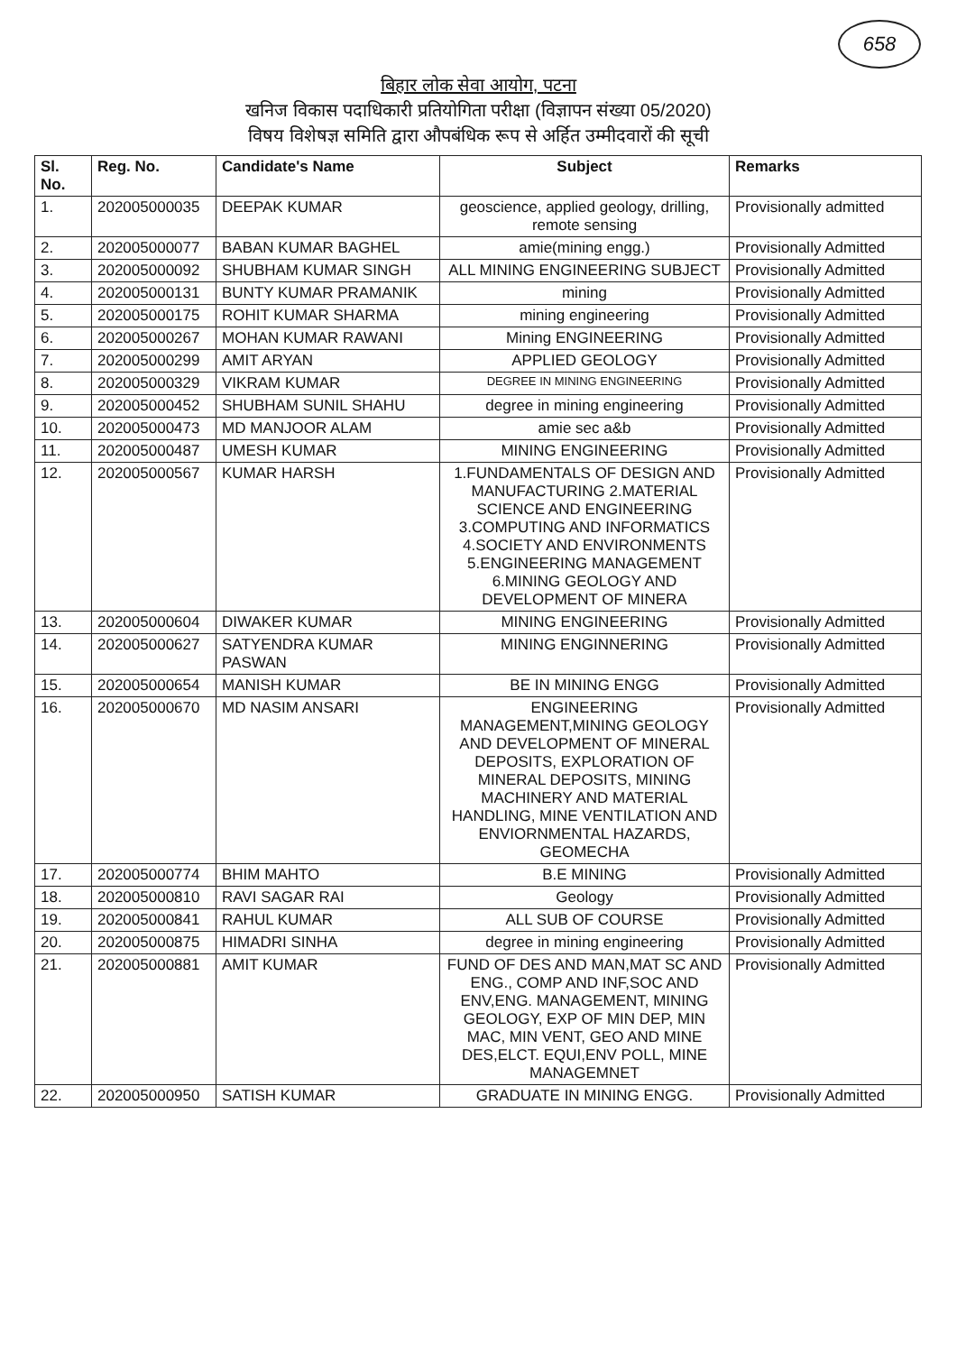658
बिहार लोक सेवा आयोग, पटना
खनिज विकास पदाधिकारी प्रतियोगिता परीक्षा (विज्ञापन संख्या 05/2020)
विषय विशेषज्ञ समिति द्वारा औपबंधिक रूप से अर्हित उम्मीदवारों की सूची
| Sl. No. | Reg. No. | Candidate's Name | Subject | Remarks |
| --- | --- | --- | --- | --- |
| 1. | 202005000035 | DEEPAK KUMAR | geoscience, applied geology, drilling, remote sensing | Provisionally admitted |
| 2. | 202005000077 | BABAN KUMAR BAGHEL | amie(mining engg.) | Provisionally Admitted |
| 3. | 202005000092 | SHUBHAM KUMAR SINGH | ALL MINING ENGINEERING SUBJECT | Provisionally Admitted |
| 4. | 202005000131 | BUNTY KUMAR PRAMANIK | mining | Provisionally Admitted |
| 5. | 202005000175 | ROHIT KUMAR SHARMA | mining engineering | Provisionally Admitted |
| 6. | 202005000267 | MOHAN KUMAR RAWANI | Mining ENGINEERING | Provisionally Admitted |
| 7. | 202005000299 | AMIT ARYAN | APPLIED GEOLOGY | Provisionally Admitted |
| 8. | 202005000329 | VIKRAM KUMAR | DEGREE IN MINING ENGINEERING | Provisionally Admitted |
| 9. | 202005000452 | SHUBHAM SUNIL SHAHU | degree in mining engineering | Provisionally Admitted |
| 10. | 202005000473 | MD MANJOOR ALAM | amie sec a&b | Provisionally Admitted |
| 11. | 202005000487 | UMESH KUMAR | MINING ENGINEERING | Provisionally Admitted |
| 12. | 202005000567 | KUMAR HARSH | 1.FUNDAMENTALS OF DESIGN AND MANUFACTURING 2.MATERIAL SCIENCE AND ENGINEERING 3.COMPUTING AND INFORMATICS 4.SOCIETY AND ENVIRONMENTS 5.ENGINEERING MANAGEMENT 6.MINING GEOLOGY AND DEVELOPMENT OF MINERA | Provisionally Admitted |
| 13. | 202005000604 | DIWAKER KUMAR | MINING ENGINEERING | Provisionally Admitted |
| 14. | 202005000627 | SATYENDRA KUMAR PASWAN | MINING ENGINNERING | Provisionally Admitted |
| 15. | 202005000654 | MANISH KUMAR | BE IN MINING ENGG | Provisionally Admitted |
| 16. | 202005000670 | MD NASIM ANSARI | ENGINEERING MANAGEMENT,MINING GEOLOGY AND DEVELOPMENT OF MINERAL DEPOSITS, EXPLORATION OF MINERAL DEPOSITS, MINING MACHINERY AND MATERIAL HANDLING, MINE VENTILATION AND ENVIORNMENTAL HAZARDS, GEOMECHA | Provisionally Admitted |
| 17. | 202005000774 | BHIM MAHTO | B.E MINING | Provisionally Admitted |
| 18. | 202005000810 | RAVI SAGAR RAI | Geology | Provisionally Admitted |
| 19. | 202005000841 | RAHUL KUMAR | ALL SUB OF COURSE | Provisionally Admitted |
| 20. | 202005000875 | HIMADRI SINHA | degree in mining engineering | Provisionally Admitted |
| 21. | 202005000881 | AMIT KUMAR | FUND OF DES AND MAN,MAT SC AND ENG., COMP AND INF,SOC AND ENV,ENG. MANAGEMENT, MINING GEOLOGY, EXP OF MIN DEP, MIN MAC, MIN VENT, GEO AND MINE DES,ELCT. EQUI,ENV POLL, MINE MANAGEMNET | Provisionally Admitted |
| 22. | 202005000950 | SATISH KUMAR | GRADUATE IN MINING ENGG. | Provisionally Admitted |